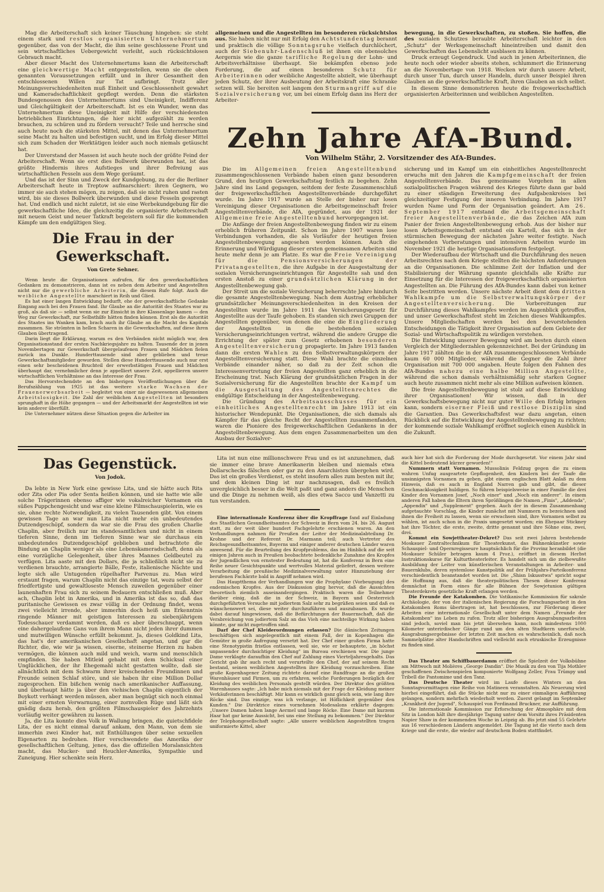Mag die Arbeiterschaft sich keiner Täuschung hingeben: sie steht einem stark und restlos organisierten Unternehmertum gegenüber, das von der Macht, die ihm seine geschlossene Front und sein wirtschaftliches Uebergewicht verleiht, auch rücksichtslosen Gebrauch macht.
Aber dieser Macht des Unternehmertums kann die Arbeiterschaft eine gleichwertige Macht entgegenstellen, wenn sie die oben genannten Voraussetzungen erfüllt und in ihrer Gesamtheit den entschlossenen Willen zur Tat aufbringt. Trotz aller Meinungsverschiedenheiten muß Einheit und Geschlossenheit gewahrt und Kameradschaftlichkeit gepflegt werden. Denn die stärksten Bundesgenossen des Unternehmertums sind Uneinigkeit, Indifferenz und Gleichgültigkeit der Arbeiterschaft. Ist es ein Wunder, wenn das Unternehmertum diese Uneinigkeit mit Hilfe der verschiedensten betrieblichen Einrichtungen, die hier nicht aufgezählt zu werden brauchen, zu schüren und zu fördern versucht? Teile und herrsche sind auch heute noch die stärksten Mittel, mit denen das Unternehmertum seine Macht zu halten und befestigen sucht, und im Erfolg dieser Mittel sich zum Schaden der Werktätigen leider auch noch niemals getäuscht hat.
Der Unverstand der Massen ist auch heute noch der größte Feind der Arbeiterschaft. Wenn sie erst dies Bollwerk überwunden hat, ist das größte Hindernis ihres Aufstieges und ihrer Befreiung aus wirtschaftlichen Fesseln aus dem Wege geräumt.
Und das ist der Sinn und Zweck der Kundgebung, zu der die Berliner Arbeiterschaft heute in Treptow aufmarschiert: ihren Gegnern, wo immer sie auch stehen mögen, zu zeigen, daß sie nicht ruhen und rasten wird, bis sie dieses Bollwerk überwunden und diese Fesseln gesprengt hat. Und endlich und nicht zuletzt, ist sie eine Werbekundgebung für die gewerkschaftliche Idee, die gleichzeitig die organisierte Arbeiterschaft mit neuem Geist und neuer Tatkraft begeistern soll für die kommenden Kämpfe um den endgültigen Sieg.
Die Frau in der Gewerkschaft.
Von Grete Sehner.
Wenn heute die Organisationen aufrufen, für den gewerkschaftlichen Gedanken zu demonstrieren, dann ist es neben dem Arbeiter und Angestellten nicht nur die gewerbliche Arbeiterin, die diesem Rufe folgt. Auch die weibliche Angestellte marschiert in Reih und Glied.
Es hat einer langen Entwicklung bedurft, ehe der gewerkschaftliche Gedanke Eingang auch bei den Frauen fand. Ihr Glaube an die Autorität des Staates war zu groß, als daß sie — selbst wenn sie zur Einsicht in ihre Klassenlage kamen — den Weg zur Gewerkschaft, zur Selbsthilfe hätten finden können. Erst als die Autorität des Staates ins Wanken kam, brach auch ihr Glaube an die Macht des Kapitals zusammen. Sie strömten in hellen Scharen in die Gewerkschaften, auf diese ihren Glauben übertragend.
Darin liegt die Erklärung, warum es den Verbänden nicht möglich war, den Organisationsstand der ersten Nachkriegsjahre zu halten. Tausende der in jenen Novembertagen zur Gewerkschaft übergelaufenen Frauen und Mädchen fielen zurück ins Dunkle. Hunderttausende sind aber geblieben und treue Gewerkschaftsmitglieder geworden. Stellen diese Hunderttausende auch nur erst einen sehr bescheidenen Bruchteil der erwerbstätigen Frauen und Mädchen überhaupt dar, vernehmlicher denn je appelliert unsere Zeit, appellieren unsere wirtschaftlichen Verhältnisse an das Interesse der Frau.
Das Hervorstechendste an den bisherigen Veröffentlichungen über die Berufszählung von 1925 ist das weitere starke Wachsen der Frauenerwerbsarbeit — begleitet von einer nie dagewesenen allgemeinen Arbeitslosigkeit. Die Zahl der weiblichen Angestellten ist besonders sprunghaft in die Höhe gegangen — und der Arbeitsmarkt der Angestellten ist wie kein anderer überfüllt.
Die Unternehmer nützen diese Situation gegen die Arbeiter im
allgemeinen und die Angestellten im besonderen rücksichtslos aus. Sie haben nicht nur mit Erfolg den Achtstundentag berannt und praktisch die völlige Sonntagsruhe vielfach durchlöchert, auch der Siebenuhr-Ladenschluß ist ihnen ein ebensolches Aergernis wie die ganze tarifliche Regelung der Lohn- und Arbeitsverhältnisse überhaupt. Sie bekämpfen ebenso jede Forderung, die auf einen besonderen Schutz für Arbeiterinnen oder weibliche Angestellte abzielt, wie überhaupt jeden Schutz, der ihrer Ausbeutung der Arbeitskraft eine Schranke setzen will. Sie bereiten seit langem den Sturmangriff auf die Sozialversicherung vor, um bei einem Erfolg dann ins Herz der Arbeiter-
bewegung, in die Gewerkschaften, zu stoßen. Sie hoffen, die des sozialen Schutzes beraubte Arbeiterschaft leichter in den „Schutz" der Werksgemeinschaft hineintreiben und damit den Gewerkschaften das Lebenslicht ausblasen zu können.
Druck erzeugt Gegendruck. Und auch in jenen Arbeiterinnen, die heute noch oder wieder abseits stehen, schlummert die Erinnerung an die Novembertage von 1918. Wecken wir durch unsere Arbeit, durch unser Tun, durch unser Handeln, durch unser Beispiel ihren Glauben an die gewerkschaftliche Kraft, ihren Glauben an sich selbst.
In diesem Sinne demonstrieren heute die freigewerkschaftlich organisierten Arbeiterinnen und weiblichen Angestellten.
Zehn Jahre AfA-Bund.
Von Wilhelm Stähr, 2. Vorsitzender des AfA-Bundes.
Die im Allgemeinen freien Angestelltenbund zusammengeschlossenen Verbände haben einen ganz besonderen Grund, den heutigen Gewerkschaftstag festlich zu begehen. Zehn Jahre sind ins Land gegangen, seitdem der feste Zusammenschluß der freigewerkschaftlichen Angestelltenverbände durchgeführt wurde. Im Jahre 1917 wurde an Stelle der bisher nur losen Vereinigung dieser Organisationen die Arbeitsgemeinschaft freier Angestelltenverbände, die AfA, gegründet, aus der 1921 der Allgemeine freie Angestelltenbund hervorgegangen ist.
Die Anfänge der freien Angestelltenbewegung finden wir zu einem erheblich früheren Zeitpunkt. Schon im Jahre 1907 waren lose Verbindungen vorhanden, die als Vorläufer der heutigen freien Angestelltenbewegung angesehen werden können. Auch die Erinnerung und Würdigung dieser ersten gemeinsamen Arbeiten sind heute mehr denn je am Platze. Es war die Freie Vereinigung für die Pensionsversicherungen der Privatangestellten, die ihre Aufgabe in der Ausgestaltung der sozialen Versicherungseinrichtungen für Angestellte sah und den ersten Anstoß zu einer grundsätzlichen Klärung in der Angestelltenbewegung gab.
Der Streit um die soziale Versicherung beherrschte Jahre hindurch die gesamte Angestelltenbewegung. Nach dem Austrag erheblicher grundsätzlicher Meinungsverschiedenheiten in den Kreisen der Angestellten wurde im Jahre 1911 das Versicherungsgesetz für Angestellte aus der Taufe gehoben. Es standen sich zwei Gruppen der Angestellten gegenüber, von denen die eine die Eingliederung der Angestellten in die bestehenden sozialen Versicherungseinrichtungen vertrat, während die andere Gruppe die Errichtung der später zum Gesetz erhobenen besonderen Angestelltenversicherung propagierte. Im Jahre 1913 fanden dann die ersten Wahlen zu den Selbstverwaltungskörpern der Angestelltenversicherung statt. Diese Wahl brachte die einzelnen Verbände einander näher, so daß zu der Zeit schon die Interessenvertretung der freien Angestellten ganz erheblich in die Erscheinung trat. Nach Klärung der grundsätzlichen Fragen in der Sozialversicherung für die Angestellten brachte der Kampf um die Ausgestaltung des Angestelltenrechtes die endgültige Entscheidung in der Angestelltenbewegung.
Die Gründung des Arbeitsausschusses für ein einheitliches Angestelltenrecht im Jahre 1913 ist ein historischer Wendepunkt. Die Organisationen, die sich damals als Kämpfer für das gleiche Recht der Angestellten zusammenfanden, waren die Pioniere des freigewerkschaftlichen Gedankens in der Angestelltenbewegung. Aus dem engen Zusammenarbeiten um den Ausbau der Sozialver-
sicherung und im Kampf um ein einheitliches Angestelltenrecht erwuchs mit den Jahren die Kampfgemeinschaft der freien Angestelltenverbände. Das gemeinsame Vorgehen in allen sozialpolitischen Fragen während des Krieges führte dann gar bald zu einer ständigen Erweiterung des Aufgabenkreises bei gleichzeitiger Festigung der inneren Verbindung. Im Jahre 1917 wurden Name und Form der Organisation geändert. Am 26. September 1917 entstand die Arbeitsgemeinschaft freier Angestelltenverbände, die das Zeichen AfA zum Panier der freien Angestelltenbewegung erhob. Aus der bisher nur losen Arbeitsgemeinschaft entstand ein Kartell, das sich in der stürmischen Bewegung der nächsten Jahre weiter festigte. Nach eingehenden Vorberatungen und intensiven Arbeiten wurde im November 1921 die heutige Organisationsform festgelegt.
Der Wiederaufbau der Wirtschaft und die Durchführung des neuen Arbeitsrechtes nach dem Kriege stellten die höchsten Anforderungen an die Organisationen. Die schlimme Zeit der Inflation und der Stabilisierung der Währung spannte gleichfalls alle Kräfte zur Einsetzung für die Interessen der freigewerkschaftlich organisierten Angestellten an. Die Führung des AfA-Bundes kann dabei von keiner Seite bestritten werden. Unsere nächste Arbeit dient dem dritten Wahlkampfe um die Selbstverwaltungskörper der Angestelltenversicherung. Die Vorbereitungen zur Durchführung dieses Wahlkampfes werden im Augenblick getroffen, und unser Gewerkschaftsfest steht im Zeichen dieses Wahlkampfes. Unsere Mitgliedschaften werden bei den bevorstehenden Entscheidungen die Tätigkeit ihrer Organisation auf dem Gebiete der Sozial- und Wirtschaftspolitik zu würdigen verstehen.
Die Entwicklung unserer Bewegung wird am besten durch einen Vergleich der Mitgliederzahlen gekennzeichnet. Bei der Gründung im Jahre 1917 zählten die in der AfA zusammengeschlossenen Verbände kaum 60 000 Mitglieder, während die Gegner die Zahl ihrer Organisation mit 700 000 angaben. Heute folgen den Fahnen des AfA-Bundes nahezu eine halbe Million Angestellte, während die schon damals verhältnismäßig sehr starken Gegner auch heute zusammen nicht mehr als eine Million aufweisen können.
Die freie Angestelltenbewegung ist stolz auf diese Entwicklung ihrer Organisationen! Wir wissen, daß in der Gewerkschaftsbewegung nicht nur guter Wille den Erfolg bringen kann, sondern eiserner Fleiß und restlose Disziplin sind die Garantien. Das Gewerkschaftsfest war dazu angetan, einen Rückblick auf die Entwicklung der Angestelltenbewegung zu richten; der kommende soziale Wahlkampf eröffnet sogleich einen Ausblick in die Zukunft.
Das Gegenstück.
Von Jodok.
Da lebte in New York eine gewisse Lita, und sie hätte auch Rita oder Zita oder Pia oder Senta heißen können, und sie hatte wie alle solche Trägerinnen ebenso affiger wie vokalreicher Vornamen ein süßes Puppchengesicht und war eine kleine Filmschauspielerin, wie es sie, ohne rechte Notwendigkeit, zu vielen Tausenden gibt. Von einem gewissen Tage an war nun Lita nicht mehr ein unbedeutendes Dutzendgeschöpf, sondern da war sie die Frau des großen Charlie Chaplin, aber freilich nur im standesamtlichen und nicht in einem tieferen Sinne, denn im tieferen Sinne war sie durchaus ein unbedeutendes Dutzendgeschöpf geblieben und betrachtete die Bindung an Chaplin weniger als eine Lebenskameradschaft, denn als eine vorzügliche Gelegenheit, über ihres Mannes Geldbeutel zu verfügen. Lita aaste mit den Dollars, die ja schließlich nicht sie zu verdienen brauchte, arrangierte Bälle, Feste, italienische Nächte und legte sich alle Untugenden rüpelhafter Parvenus zu. Man wird erstaunt fragen, warum Chaplin nicht das einzige tat, wozu selbst der friedfertigste und gewaltloseste Mensch zuweilen gegenüber einer launenhaften Frau sich zu seinem Bedauern entschließen muß. Aber ach, Chaplin lebt in Amerika, und in Amerika ist das so, daß das puritanische Gewissen es zwar völlig in der Ordnung findet, wenn zwei vielleicht irrende, aber immerhin doch heiß um Erkenntnis ringende Männer mit geistigen Interessen zu siebenjährigem Todesschauer verdammt werden, daß es aber überschnappt, wenn eine dahergelaufene Gans von ihrem Mann nicht jeden ihrer dummen und mutwilligen Wünsche erfüllt bekommt. Ja, dieses Goldkind Lita, das hat's der amerikanischen Gesellschaft angetan, und gar die Richter, die, wie wir ja wissen, eiserne, steinerne Herzen zu haben vermögen, die können auch mild und weich, warm und menschlich empfinden. Sie haben Mitleid gehabt mit dem Schicksal einer Unglücklichen, der ihr Ehegemahl nicht gestatten wollte, daß sie allnächtlich mit dem Schwarm ihrer kreischenden Freundinnen und Freunde seinen Schlaf störe, und sie haben ihr eine Million Dollar zugesprochen. Ein bißchen wenig nach amerikanischer Auffassung, und überhaupt hätte ja über den viehischen Chaplin eigentlich der Boykott verhängt werden müssen, aber man begnügt sich noch einmal mit einer ernsten Verwarnung, einer zornvollen Rüge und läßt sich gnädig dazu herab, den größten Filmschauspieler des Jahrzehnts vorläufig weiter gewähren zu lassen.
Ja, die Lita konnte dies Volk in Wallung bringen, die quietschfidele Lita, der es nicht einmal darauf ankam, den Mann, von dem sie immerhin zwei Kinder hat, mit Enthüllungen über seine sexuellen Eigenarten zu bedrohen. Hier verschwendete das Amerika der gesellschaftlichen Geltung, jenes, das die offiziellen Moralansichten macht, das Mucker- und Heuchler-Amerika, Sympathie und Zuneigung. Hier schenkte sein Herz.
Lita ist nun eine millionschwere Frau und es ist anzunehmen, daß sie immer eine brave Amerikanerin bleiben und niemals etwa Dollarschecks fälschen oder gar zu den Anarchisten übergehen wird. Das ist ein großes Verdienst, es steht insofern alles zum besten mit ihr, und dem kleinen Ding ist nur nachzusagen, daß es freilich unvergleichlich besser in die Welt paßt und ganz anders die Menschen und die Dinge zu nehmen weiß, als dies etwa Sacco und Vanzetti zu tun verstanden.
Eine internationale Konferenz über die Kropffrage fand auf Einladung des Staatlichen Gesundheitsamtes der Schweiz in Bern vom 24. bis 26. August statt, zu der weit über hundert Fachgelehrte erschienen waren. An den Verhandlungen nahmen für Preußen der Leiter der Medizinalabteilung Dr. Krohne und der Referent Dr. Marmann teil; auch Vertreter des Reichsgesundheitsamtes, Bayerns und einiger anderer deutschen Länder waren anwesend. Für die Beurteilung des Kropfproblems, das im Hinblick auf die seit einigen Jahren auch in Preußen beobachtete bedenkliche Zunahme des Kropfes der Jugendlichen von ernstester Bedeutung ist, hat die Konferenz in Bern eine Reihe neuer Gesichtspunkte und wertvolles Material geliefert, dessen weitere Verarbeitung die preußische Medizinalverwaltung unter Hinzuziehung der berufenen Fachärzte bald in Angriff nehmen wird.
Das Hauptthema der Verhandlungen war die Prophylaxe (Vorbeugung) des endemischen Kropfes. Aus der Diskussion ging hervor, daß die Aussichten theoretisch ziemlich auseinandergingen. Praktisch waren die Teilnehmer darüber einig, daß die in der Schweiz, in Bayern und Oesterreich durchgeführten Versuche mit jodiertem Salz sehr zu begrüßen seien und daß es wünschenswert sei, diese weiter durchzuführen und auszubauen. Es wurde dabei darauf hingewiesen, daß die Befürchtungen der Bauernschaft, daß die Verabreichung von jodiertem Salz an das Vieh eine nachteilige Wirkung haben könnte, gar nicht zugetroffen sind.
Darf der Chef Kleiderordnungen erlassen? Die dänischen Zeitungen beschäftigen sich angelegentlich mit einem Fall, der in Kopenhagen die Gemüter in große Aufregung versetzt hat. Der Chef einer großen Firma hatte eine Stenotypistin fristlos entlassen, weil sie, wie er behauptete, „in höchst unpassender durchsichtiger Kleidung" im Bureau erschienen war. Die junge Dame verklagte daraufhin den Chef auf Zahlung eines Vierteljahresgehalts. Das Gericht gab ihr auch recht und verurteilte den Chef, der auf seinem Recht bestand, seinen weiblichen Angestellten ihre Kleidung vorzuschreiben. Eine große Kopenhagener Zeitung richtete darauf eine Rundfrage an die großen Warenhäuser und Firmen, um zu erfahren, welche Forderungen bezüglich der Kleidung des weiblichen Personals gestellt würden. Der Direktor des größten Warenhauses sagte: „Ich habe mich niemals mit der Frage der Kleidung meiner Verkäuferinnen beschäftigt. Mir kann es wirklich ganz gleich sein, wie lang ihre Röcke sind. Das einzige, was ich verlange, ist Höflichkeit gegenüber den Kunden." Die Direktrice eines vornehmen Modesalons erklärte dagegen: „Unsere Damen haben lange Aermel und lange Röcke. Eine Dame mit kurzem Haar hat gar keine Aussicht, bei uns eine Stellung zu bekommen." Der Direktor der Telephongesellschaft sagte: „Alle unsere weiblichen Angestellten tragen uniformierte Kittel, aber
auch hier hat sich die Forderung der Mode durchgesetzt. Vor einem Jahr sind die Kittel bedeutend kürzer geworden!"
Nummern statt Vornamen. Mussolinis Feldzug gegen die zu einem wahren Unfug ausgeartete Gepflogenheit, den Kindern bei der Taufe die unsinnigsten Vornamen zu geben, gibt einem englischen Blatt Anlaß zu dem Hinweis, daß es auch in England Narren gab und gibt, die dieser Geschmacklosigkeit huldigen. So führen beispielsweise in einer Familie die drei Kinder den Vornamen Josef, „Noch einer" und „Noch ein anderer". In einem anderen Fall haben die Eltern ihren Sprößlingen die Namen „Finis", „Addenda", „Appendix" und „Supplement" gegeben. Auch der in diesem Zusammenhang aufgetauchte Vorschlag, die Kinder zunächst mit Nummern zu bezeichnen und ihnen die Freiheit zu lassen, wenn sie erwachsen sind, ihre Vornamen selbst zu wählen, ist auch schon in die Praxis umgesetzt worden; ein Ehepaar Stickney hat ihre Töchter, die erste, zweite, dritte genannt und ihre Söhne eins, zwei, drei.
Kommt ein Sowjettheater-Dekret? Das seit zwei Jahren bestehende Moskauer Zentraltechnikum für Theaterkunst, das Bühnenkünstler sowie Schauspiel- und Opernregisseure hauptsächlich für die Provinz heranbildet (die Moskauer Schüler betragen kaum 4 Proz.), eröffnet in diesem Herbst Instruktionskurse für Kulturtheaterleiter. Es handelt sich um die zielbewußte Ausbildung der Leiter von künstlerischen Veranstaltungen in Arbeiter- und Bauernklubs, deren systemlose Kunstpolitik auf der Frühjahrs-Parteikonferenz verschiedentlich beanstandet worden ist. Die „Shisn Iskusstwa" spricht sogar die Hoffnung aus, daß die theaterpolitischen Thesen dieser Konferenz demnächst in Form eines für alle Bühnen der Sowjetunion gültigen Theaterdekrets gesetzliche Kraft erlangen werden.
Die Freunde der Katakomben. Die Vatikanische Kommission für sakrale Archäologie, der von der italienischen Regierung die Forschungsarbeit in den Katakomben Roms übertragen ist, hat beschlossen, zur Förderung dieser Arbeiten eine internationale Gesellschaft unter dem Namen „Freunde der Katakomben" ins Leben zu rufen. Trotz aller bisherigen Ausgrabungsarbeiten sind jedoch, soviel man bis jetzt übersehen kann, noch mindestens 1000 Kilometer unterirdischer Gänge rund um den alten Stadtkern unerforscht. Ausgrabungsergebnisse der letzten Zeit machen es wahrscheinlich, daß noch Sammelplätze alter Handschriften und vielleicht auch etruskische Erzeugnisse zu finden sind.
Das Theater am Schiffbauerdamm eröffnet die Spielzeit der Volksbühne am Mittwoch mit Molières „George Dandin". Die Musik zu den von Tija Mothlev geschaffenen Zwischenspielen komponierte Wolfgang Zeller, Frau Trümpy und Tribell die Pantomime und den Tanz.
Das Deutsche Theater wird im Laufe dieses Winters an den Sonntagvormittagen eine Reihe von Matineen veranstalten. Als Neuerung wird hierbei eingeführt, daß die Stücke nicht nur zu einer einmaligen Aufführung gelangen, sondern mehrfach wiederholt werden. Zuerst gelangt im September „Krankheit der Jugend", Schauspiel von Ferdinand Bruckner, zur Aufführung.
Die Internationale Kommission zur Erforschung der Atmosphäre mit dem Sitz in London hält ihre diesjährige Tagung unter dem Vorsitz ihres Präsidenten Napier Shaw in der kommenden Woche in Leipzig ab. Bis jetzt sind 55 Gelehrte aus 16 verschiedenen Ländern angemeldet. Die Tagung ist die vierte nach dem Kriege und die erste, die wieder auf deutschem Boden stattfindet.